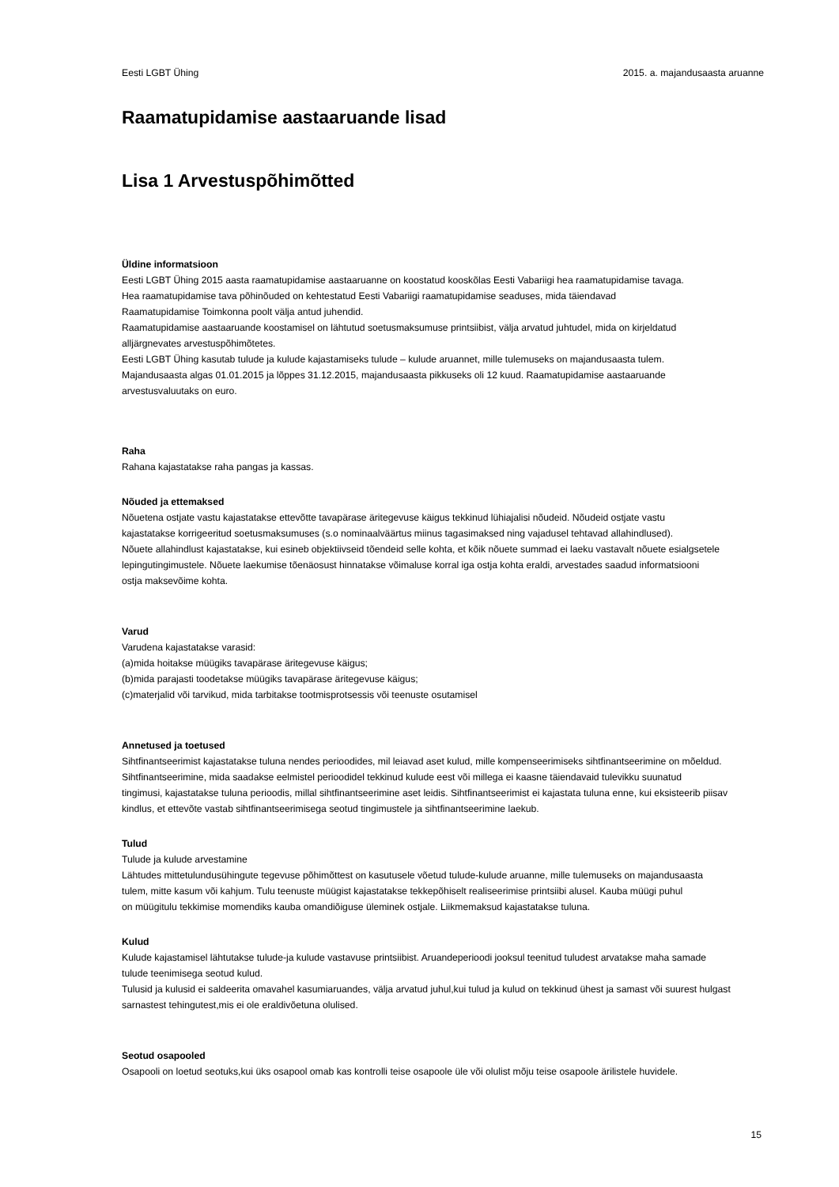Eesti LGBT Ühing 2015. a. majandusaasta aruanne
Raamatupidamise aastaaruande lisad
Lisa 1 Arvestuspõhimõtted
Üldine informatsioon
Eesti LGBT Ühing 2015 aasta raamatupidamise aastaaruanne on koostatud kooskõlas Eesti Vabariigi hea raamatupidamise tavaga.
Hea raamatupidamise tava põhinõuded on kehtestatud Eesti Vabariigi raamatupidamise seaduses, mida täiendavad
Raamatupidamise Toimkonna poolt välja antud juhendid.
Raamatupidamise aastaaruande koostamisel on lähtutud soetusmaksumuse printsiibist, välja arvatud juhtudel, mida on kirjeldatud
alljärgnevates arvestuspõhimõtetes.
Eesti LGBT Ühing kasutab tulude ja kulude kajastamiseks tulude – kulude aruannet, mille tulemuseks on majandusaasta tulem.
Majandusaasta algas 01.01.2015 ja lõppes 31.12.2015, majandusaasta pikkuseks oli 12 kuud. Raamatupidamise aastaaruande
arvestusvaluutaks on euro.
Raha
Rahana kajastatakse raha pangas ja kassas.
Nõuded ja ettemaksed
Nõuetena ostjate vastu kajastatakse ettevõtte tavapärase äritegevuse käigus tekkinud lühiajalisi nõudeid. Nõudeid ostjate vastu
kajastatakse korrigeeritud soetusmaksumuses (s.o nominaalväärtus miinus tagasimaksed ning vajadusel tehtavad allahindlused).
Nõuete allahindlust kajastatakse, kui esineb objektiivseid tõendeid selle kohta, et kõik nõuete summad ei laeku vastavalt nõuete esialgsetele
lepingutingimustele. Nõuete laekumise tõenäosust hinnatakse võimaluse korral iga ostja kohta eraldi, arvestades saadud informatsiooni
ostja maksevõime kohta.
Varud
Varudena kajastatakse varasid:
(a)mida hoitakse müügiks tavapärase äritegevuse käigus;
(b)mida parajasti toodetakse müügiks tavapärase äritegevuse käigus;
(c)materjalid või tarvikud, mida tarbitakse tootmisprotsessis või teenuste osutamisel
Annetused ja toetused
Sihtfinantseerimist kajastatakse tuluna nendes perioodides, mil leiavad aset kulud, mille kompenseerimiseks sihtfinantseerimine on mõeldud.
Sihtfinantseerimine, mida saadakse eelmistel perioodidel tekkinud kulude eest või millega ei kaasne täiendavaid tulevikku suunatud
tingimusi, kajastatakse tuluna perioodis, millal sihtfinantseerimine aset leidis. Sihtfinantseerimist ei kajastata tuluna enne, kui eksisteerib piisav
kindlus, et ettevõte vastab sihtfinantseerimisega seotud tingimustele ja sihtfinantseerimine laekub.
Tulud
Tulude ja kulude arvestamine
Lähtudes mittetulundusühingute tegevuse põhimõttest on kasutusele võetud tulude-kulude aruanne, mille tulemuseks on majandusaasta
tulem, mitte kasum või kahjum. Tulu teenuste müügist kajastatakse tekkepõhiselt realiseerimise printsiibi alusel. Kauba müügi puhul
on müügitulu tekkimise momendiks kauba omandiõiguse üleminek ostjale. Liikmemaksud kajastatakse tuluna.
Kulud
Kulude kajastamisel lähtutakse tulude-ja kulude vastavuse printsiibist. Aruandeperioodi jooksul teenitud tuludest arvatakse maha samade
tulude teenimisega seotud kulud.
Tulusid ja kulusid ei saldeerita omavahel kasumiaruandes, välja arvatud juhul,kui tulud ja kulud on tekkinud ühest ja samast või suurest hulgast
sarnastest tehingutest,mis ei ole eraldivõetuna olulised.
Seotud osapooled
Osapooli on loetud seotuks,kui üks osapool omab kas kontrolli teise osapoole üle või olulist mõju teise osapoole ärilistele huvidele.
15